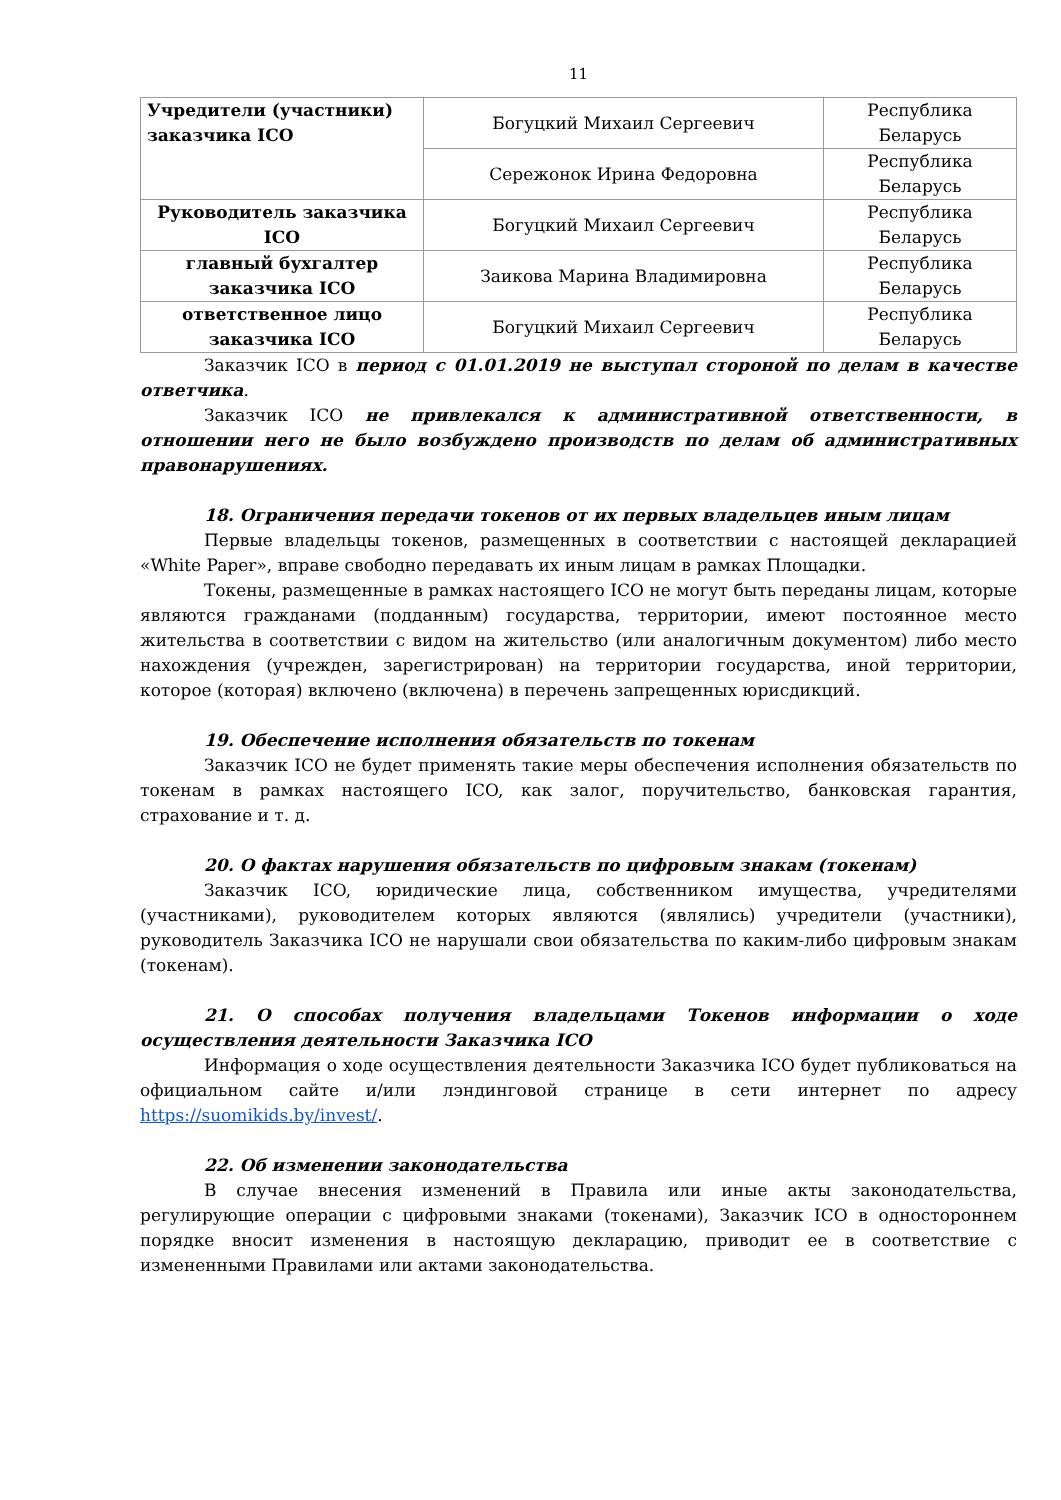11
| Учредители (участники) заказчика ICO | Богуцкий Михаил Сергеевич | Республика Беларусь |
| | Сережонок Ирина Федоровна | Республика Беларусь |
| Руководитель заказчика ICO | Богуцкий Михаил Сергеевич | Республика Беларусь |
| главный бухгалтер заказчика ICO | Заикова Марина Владимировна | Республика Беларусь |
| ответственное лицо заказчика ICO | Богуцкий Михаил Сергеевич | Республика Беларусь |
Заказчик ICO в период с 01.01.2019 не выступал стороной по делам в качестве ответчика.
Заказчик ICO не привлекался к административной ответственности, в отношении него не было возбуждено производств по делам об административных правонарушениях.
18. Ограничения передачи токенов от их первых владельцев иным лицам
Первые владельцы токенов, размещенных в соответствии с настоящей декларацией «White Paper», вправе свободно передавать их иным лицам в рамках Площадки.
Токены, размещенные в рамках настоящего ICO не могут быть переданы лицам, которые являются гражданами (подданным) государства, территории, имеют постоянное место жительства в соответствии с видом на жительство (или аналогичным документом) либо место нахождения (учрежден, зарегистрирован) на территории государства, иной территории, которое (которая) включено (включена) в перечень запрещенных юрисдикций.
19. Обеспечение исполнения обязательств по токенам
Заказчик ICO не будет применять такие меры обеспечения исполнения обязательств по токенам в рамках настоящего ICO, как залог, поручительство, банковская гарантия, страхование и т. д.
20. О фактах нарушения обязательств по цифровым знакам (токенам)
Заказчик ICO, юридические лица, собственником имущества, учредителями (участниками), руководителем которых являются (являлись) учредители (участники), руководитель Заказчика ICO не нарушали свои обязательства по каким-либо цифровым знакам (токенам).
21. О способах получения владельцами Токенов информации о ходе осуществления деятельности Заказчика ICO
Информация о ходе осуществления деятельности Заказчика ICO будет публиковаться на официальном сайте и/или лэндинговой странице в сети интернет по адресу https://suomikids.by/invest/.
22. Об изменении законодательства
В случае внесения изменений в Правила или иные акты законодательства, регулирующие операции с цифровыми знаками (токенами), Заказчик ICO в одностороннем порядке вносит изменения в настоящую декларацию, приводит ее в соответствие с измененными Правилами или актами законодательства.